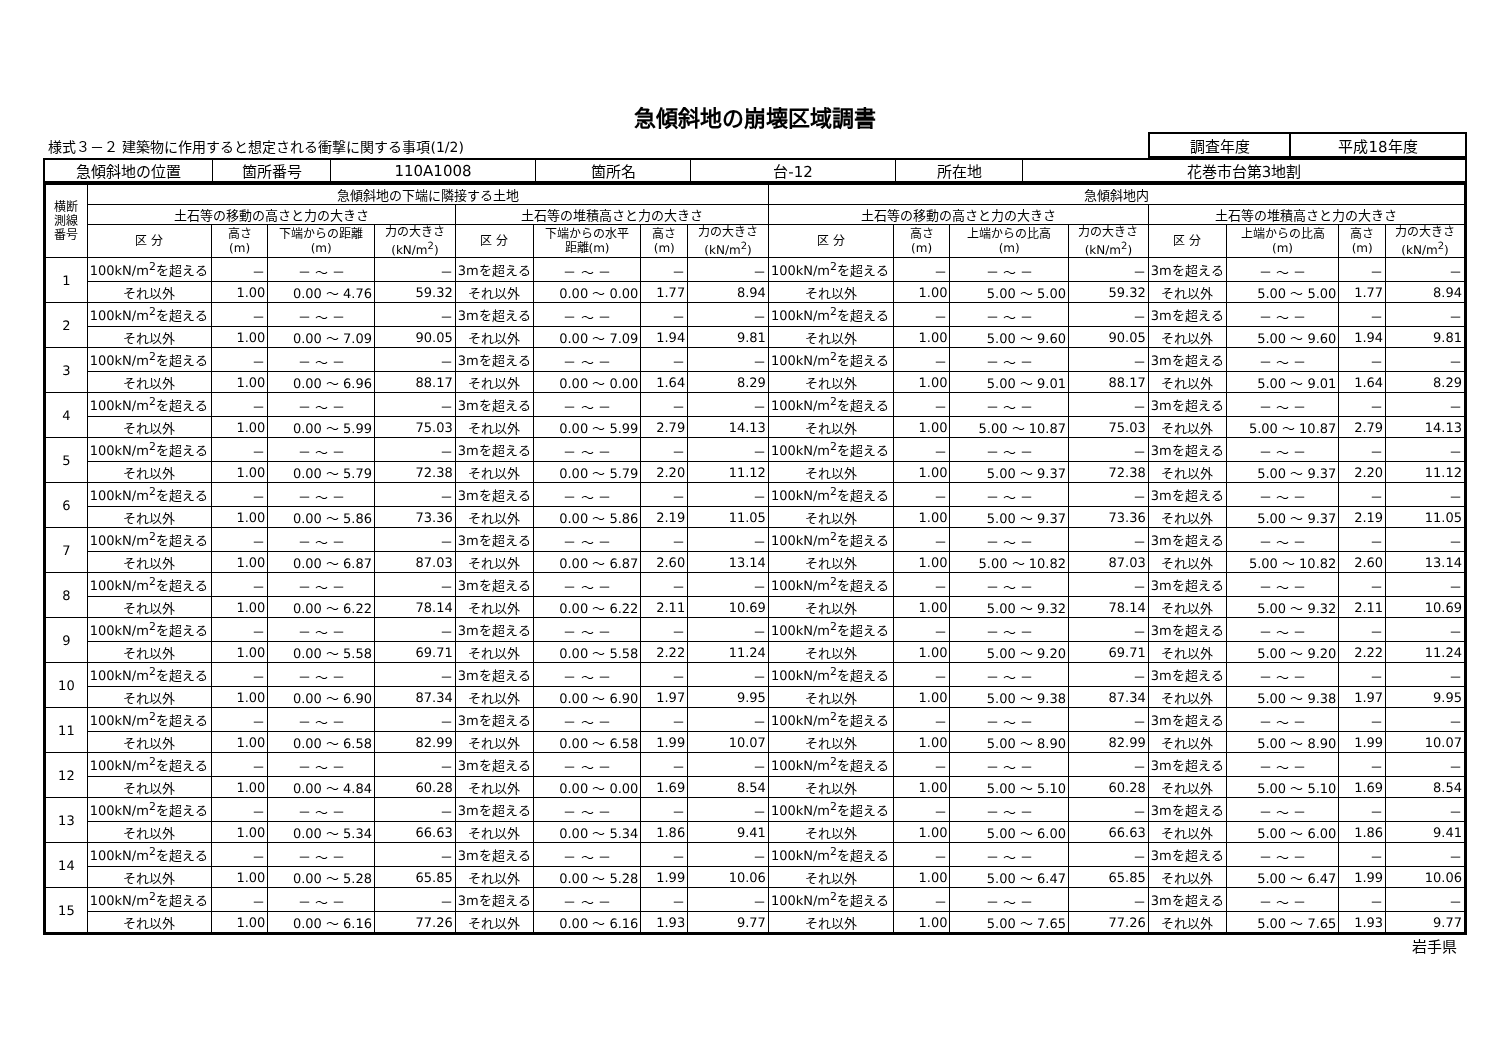急傾斜地の崩壊区域調書
様式３－２ 建築物に作用すると想定される衝撃に関する事項(1/2)
| 調査年度 | 平成18年度 |
| 急傾斜地の位置 | 箇所番号 | 110A1008 | 箇所名 | 台-12 | 所在地 | 花巻市台第3地割 |
| 横断 測線 番号 | 急傾斜地の下端に隣接する土地 | | | | | | | | 急傾斜地内 | | | | | | | |
| --- | --- | --- | --- | --- | --- | --- | --- | --- | --- | --- | --- | --- | --- | --- | --- | --- |
| | 土石等の移動の高さと力の大きさ | | | | 土石等の堆積高さと力の大きさ | | | | 土石等の移動の高さと力の大きさ | | | | 土石等の堆積高さと力の大きさ | | | |
| | 区 分 | 高さ (m) | 下端からの距離 (m) | 力の大きさ (kN/m<sup>2</sup>) | 区 分 | 下端からの水平 距離(m) | 高さ (m) | 力の大きさ (kN/m<sup>2</sup>) | 区 分 | 高さ (m) | 上端からの比高 (m) | 力の大きさ (kN/m<sup>2</sup>) | 区 分 | 上端からの比高 (m) | 高さ (m) | 力の大きさ (kN/m<sup>2</sup>) |
| 1 | 100kN/m<sup>2</sup>を超える | － | － ～ － | － | 3mを超える | － ～ － | － | － | 100kN/m<sup>2</sup>を超える | － | － ～ － | － | 3mを超える | － ～ － | － | － |
| | それ以外 | 1.00 | 0.00 ～ 4.76 | 59.32 | それ以外 | 0.00 ～ 0.00 | 1.77 | 8.94 | それ以外 | 1.00 | 5.00 ～ 5.00 | 59.32 | それ以外 | 5.00 ～ 5.00 | 1.77 | 8.94 |
| 2 | 100kN/m<sup>2</sup>を超える | － | － ～ － | － | 3mを超える | － ～ － | － | － | 100kN/m<sup>2</sup>を超える | － | － ～ － | － | 3mを超える | － ～ － | － | － |
| | それ以外 | 1.00 | 0.00 ～ 7.09 | 90.05 | それ以外 | 0.00 ～ 7.09 | 1.94 | 9.81 | それ以外 | 1.00 | 5.00 ～ 9.60 | 90.05 | それ以外 | 5.00 ～ 9.60 | 1.94 | 9.81 |
| 3 | 100kN/m<sup>2</sup>を超える | － | － ～ － | － | 3mを超える | － ～ － | － | － | 100kN/m<sup>2</sup>を超える | － | － ～ － | － | 3mを超える | － ～ － | － | － |
| | それ以外 | 1.00 | 0.00 ～ 6.96 | 88.17 | それ以外 | 0.00 ～ 0.00 | 1.64 | 8.29 | それ以外 | 1.00 | 5.00 ～ 9.01 | 88.17 | それ以外 | 5.00 ～ 9.01 | 1.64 | 8.29 |
| 4 | 100kN/m<sup>2</sup>を超える | － | － ～ － | － | 3mを超える | － ～ － | － | － | 100kN/m<sup>2</sup>を超える | － | － ～ － | － | 3mを超える | － ～ － | － | － |
| | それ以外 | 1.00 | 0.00 ～ 5.99 | 75.03 | それ以外 | 0.00 ～ 5.99 | 2.79 | 14.13 | それ以外 | 1.00 | 5.00 ～ 10.87 | 75.03 | それ以外 | 5.00 ～ 10.87 | 2.79 | 14.13 |
| 5 | 100kN/m<sup>2</sup>を超える | － | － ～ － | － | 3mを超える | － ～ － | － | － | 100kN/m<sup>2</sup>を超える | － | － ～ － | － | 3mを超える | － ～ － | － | － |
| | それ以外 | 1.00 | 0.00 ～ 5.79 | 72.38 | それ以外 | 0.00 ～ 5.79 | 2.20 | 11.12 | それ以外 | 1.00 | 5.00 ～ 9.37 | 72.38 | それ以外 | 5.00 ～ 9.37 | 2.20 | 11.12 |
| 6 | 100kN/m<sup>2</sup>を超える | － | － ～ － | － | 3mを超える | － ～ － | － | － | 100kN/m<sup>2</sup>を超える | － | － ～ － | － | 3mを超える | － ～ － | － | － |
| | それ以外 | 1.00 | 0.00 ～ 5.86 | 73.36 | それ以外 | 0.00 ～ 5.86 | 2.19 | 11.05 | それ以外 | 1.00 | 5.00 ～ 9.37 | 73.36 | それ以外 | 5.00 ～ 9.37 | 2.19 | 11.05 |
| 7 | 100kN/m<sup>2</sup>を超える | － | － ～ － | － | 3mを超える | － ～ － | － | － | 100kN/m<sup>2</sup>を超える | － | － ～ － | － | 3mを超える | － ～ － | － | － |
| | それ以外 | 1.00 | 0.00 ～ 6.87 | 87.03 | それ以外 | 0.00 ～ 6.87 | 2.60 | 13.14 | それ以外 | 1.00 | 5.00 ～ 10.82 | 87.03 | それ以外 | 5.00 ～ 10.82 | 2.60 | 13.14 |
| 8 | 100kN/m<sup>2</sup>を超える | － | － ～ － | － | 3mを超える | － ～ － | － | － | 100kN/m<sup>2</sup>を超える | － | － ～ － | － | 3mを超える | － ～ － | － | － |
| | それ以外 | 1.00 | 0.00 ～ 6.22 | 78.14 | それ以外 | 0.00 ～ 6.22 | 2.11 | 10.69 | それ以外 | 1.00 | 5.00 ～ 9.32 | 78.14 | それ以外 | 5.00 ～ 9.32 | 2.11 | 10.69 |
| 9 | 100kN/m<sup>2</sup>を超える | － | － ～ － | － | 3mを超える | － ～ － | － | － | 100kN/m<sup>2</sup>を超える | － | － ～ － | － | 3mを超える | － ～ － | － | － |
| | それ以外 | 1.00 | 0.00 ～ 5.58 | 69.71 | それ以外 | 0.00 ～ 5.58 | 2.22 | 11.24 | それ以外 | 1.00 | 5.00 ～ 9.20 | 69.71 | それ以外 | 5.00 ～ 9.20 | 2.22 | 11.24 |
| 10 | 100kN/m<sup>2</sup>を超える | － | － ～ － | － | 3mを超える | － ～ － | － | － | 100kN/m<sup>2</sup>を超える | － | － ～ － | － | 3mを超える | － ～ － | － | － |
| | それ以外 | 1.00 | 0.00 ～ 6.90 | 87.34 | それ以外 | 0.00 ～ 6.90 | 1.97 | 9.95 | それ以外 | 1.00 | 5.00 ～ 9.38 | 87.34 | それ以外 | 5.00 ～ 9.38 | 1.97 | 9.95 |
| 11 | 100kN/m<sup>2</sup>を超える | － | － ～ － | － | 3mを超える | － ～ － | － | － | 100kN/m<sup>2</sup>を超える | － | － ～ － | － | 3mを超える | － ～ － | － | － |
| | それ以外 | 1.00 | 0.00 ～ 6.58 | 82.99 | それ以外 | 0.00 ～ 6.58 | 1.99 | 10.07 | それ以外 | 1.00 | 5.00 ～ 8.90 | 82.99 | それ以外 | 5.00 ～ 8.90 | 1.99 | 10.07 |
| 12 | 100kN/m<sup>2</sup>を超える | － | － ～ － | － | 3mを超える | － ～ － | － | － | 100kN/m<sup>2</sup>を超える | － | － ～ － | － | 3mを超える | － ～ － | － | － |
| | それ以外 | 1.00 | 0.00 ～ 4.84 | 60.28 | それ以外 | 0.00 ～ 0.00 | 1.69 | 8.54 | それ以外 | 1.00 | 5.00 ～ 5.10 | 60.28 | それ以外 | 5.00 ～ 5.10 | 1.69 | 8.54 |
| 13 | 100kN/m<sup>2</sup>を超える | － | － ～ － | － | 3mを超える | － ～ － | － | － | 100kN/m<sup>2</sup>を超える | － | － ～ － | － | 3mを超える | － ～ － | － | － |
| | それ以外 | 1.00 | 0.00 ～ 5.34 | 66.63 | それ以外 | 0.00 ～ 5.34 | 1.86 | 9.41 | それ以外 | 1.00 | 5.00 ～ 6.00 | 66.63 | それ以外 | 5.00 ～ 6.00 | 1.86 | 9.41 |
| 14 | 100kN/m<sup>2</sup>を超える | － | － ～ － | － | 3mを超える | － ～ － | － | － | 100kN/m<sup>2</sup>を超える | － | － ～ － | － | 3mを超える | － ～ － | － | － |
| | それ以外 | 1.00 | 0.00 ～ 5.28 | 65.85 | それ以外 | 0.00 ～ 5.28 | 1.99 | 10.06 | それ以外 | 1.00 | 5.00 ～ 6.47 | 65.85 | それ以外 | 5.00 ～ 6.47 | 1.99 | 10.06 |
| 15 | 100kN/m<sup>2</sup>を超える | － | － ～ － | － | 3mを超える | － ～ － | － | － | 100kN/m<sup>2</sup>を超える | － | － ～ － | － | 3mを超える | － ～ － | － | － |
| | それ以外 | 1.00 | 0.00 ～ 6.16 | 77.26 | それ以外 | 0.00 ～ 6.16 | 1.93 | 9.77 | それ以外 | 1.00 | 5.00 ～ 7.65 | 77.26 | それ以外 | 5.00 ～ 7.65 | 1.93 | 9.77 |
岩手県